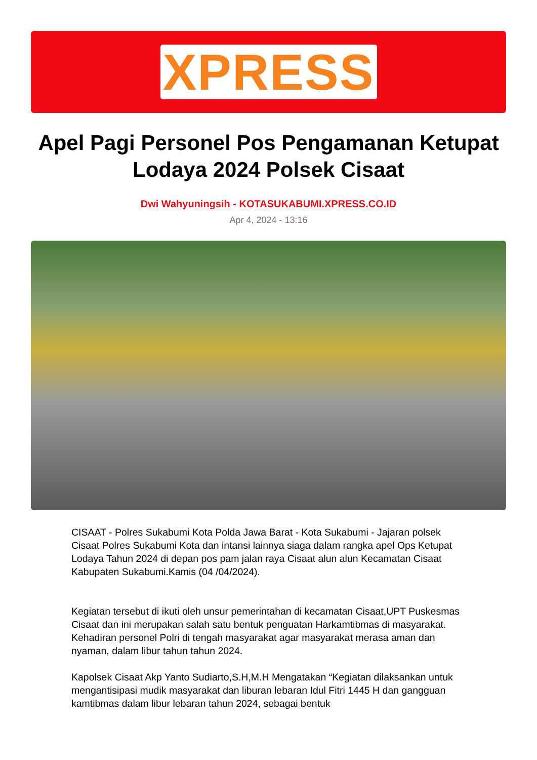XPRESS
Apel Pagi Personel Pos Pengamanan Ketupat Lodaya 2024 Polsek Cisaat
Dwi Wahyuningsih - KOTASUKABUMI.XPRESS.CO.ID
Apr 4, 2024 - 13:16
CISAAT - Polres Sukabumi Kota Polda Jawa Barat - Kota Sukabumi - Jajaran polsek Cisaat Polres Sukabumi Kota dan intansi lainnya siaga dalam rangka apel Ops Ketupat Lodaya Tahun 2024 di depan pos pam jalan raya Cisaat alun alun Kecamatan Cisaat Kabupaten Sukabumi.Kamis (04 /04/2024).
Kegiatan tersebut di ikuti oleh unsur pemerintahan di kecamatan Cisaat,UPT Puskesmas Cisaat dan ini merupakan salah satu bentuk penguatan Harkamtibmas di masyarakat. Kehadiran personel Polri di tengah masyarakat agar masyarakat merasa aman dan nyaman, dalam libur tahun tahun 2024.
Kapolsek Cisaat Akp Yanto Sudiarto,S.H,M.H Mengatakan “Kegiatan dilaksankan untuk mengantisipasi mudik masyarakat dan liburan lebaran Idul Fitri 1445 H dan gangguan kamtibmas dalam libur lebaran tahun 2024, sebagai bentuk